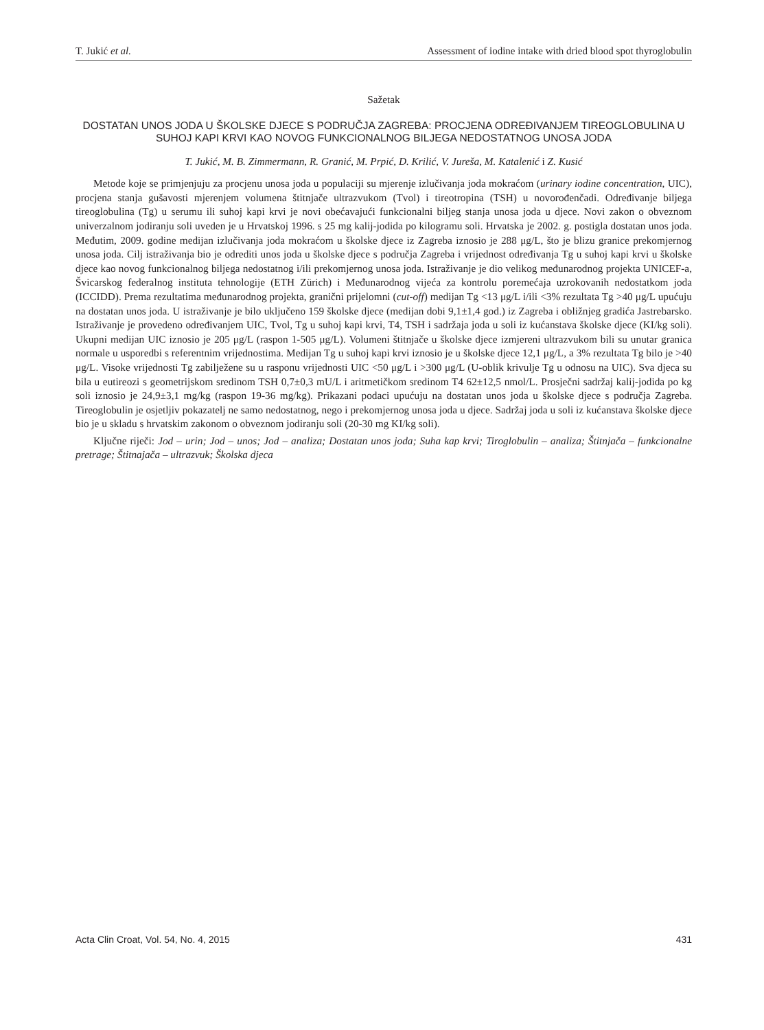T. Jukić et al. Assessment of iodine intake with dried blood spot thyroglobulin
Sažetak
DOSTATAN UNOS JODA U ŠKOLSKE DJECE S PODRUČJA ZAGREBA: PROCJENA ODREĐIVANJEM TIREOGLOBULINA U SUHOJ KAPI KRVI KAO NOVOG FUNKCIONALNOG BILJEGA NEDOSTATNOG UNOSA JODA
T. Jukić, M. B. Zimmermann, R. Granić, M. Prpić, D. Krilić, V. Jureša, M. Katalenić i Z. Kusić
Metode koje se primjenjuju za procjenu unosa joda u populaciji su mjerenje izlučivanja joda mokraćom (urinary iodine concentration, UIC), procjena stanja gušavosti mjerenjem volumena štitnjače ultrazvukom (Tvol) i tireotropina (TSH) u novorođenčadi. Određivanje biljega tireoglobulina (Tg) u serumu ili suhoj kapi krvi je novi obećavajući funkcionalni biljeg stanja unosa joda u djece. Novi zakon o obveznom univerzalnom jodiranju soli uveden je u Hrvatskoj 1996. s 25 mg kalij-jodida po kilogramu soli. Hrvatska je 2002. g. postigla dostatan unos joda. Međutim, 2009. godine medijan izlučivanja joda mokraćom u školske djece iz Zagreba iznosio je 288 μg/L, što je blizu granice prekomjernog unosa joda. Cilj istraživanja bio je odrediti unos joda u školske djece s područja Zagreba i vrijednost određivanja Tg u suhoj kapi krvi u školske djece kao novog funkcionalnog biljega nedostatnog i/ili prekomjernog unosa joda. Istraživanje je dio velikog međunarodnog projekta UNICEF-a, Švicarskog federalnog instituta tehnologije (ETH Zürich) i Međunarodnog vijeća za kontrolu poremećaja uzrokovanih nedostatkom joda (ICCIDD). Prema rezultatima međunarodnog projekta, granični prijelomni (cut-off) medijan Tg <13 μg/L i/ili <3% rezultata Tg >40 μg/L upućuju na dostatan unos joda. U istraživanje je bilo uključeno 159 školske djece (medijan dobi 9,1±1,4 god.) iz Zagreba i obližnjeg gradića Jastrebarsko. Istraživanje je provedeno određivanjem UIC, Tvol, Tg u suhoj kapi krvi, T4, TSH i sadržaja joda u soli iz kućanstava školske djece (KI/kg soli). Ukupni medijan UIC iznosio je 205 μg/L (raspon 1-505 μg/L). Volumeni štitnjače u školske djece izmjereni ultrazvukom bili su unutar granica normale u usporedbi s referentnim vrijednostima. Medijan Tg u suhoj kapi krvi iznosio je u školske djece 12,1 μg/L, a 3% rezultata Tg bilo je >40 μg/L. Visoke vrijednosti Tg zabilježene su u rasponu vrijednosti UIC <50 μg/L i >300 μg/L (U-oblik krivulje Tg u odnosu na UIC). Sva djeca su bila u eutireozi s geometrijskom sredinom TSH 0,7±0,3 mU/L i aritmetičkom sredinom T4 62±12,5 nmol/L. Prosječni sadržaj kalij-jodida po kg soli iznosio je 24,9±3,1 mg/kg (raspon 19-36 mg/kg). Prikazani podaci upućuju na dostatan unos joda u školske djece s područja Zagreba. Tireoglobulin je osjetljiv pokazatelj ne samo nedostatnog, nego i prekomjernog unosa joda u djece. Sadržaj joda u soli iz kućanstava školske djece bio je u skladu s hrvatskim zakonom o obveznom jodiranju soli (20-30 mg KI/kg soli).
Ključne riječi: Jod – urin; Jod – unos; Jod – analiza; Dostatan unos joda; Suha kap krvi; Tiroglobulin – analiza; Štitnjača – funkcionalne pretrage; Štitnajača – ultrazvuk; Školska djeca
Acta Clin Croat, Vol. 54, No. 4, 2015 431